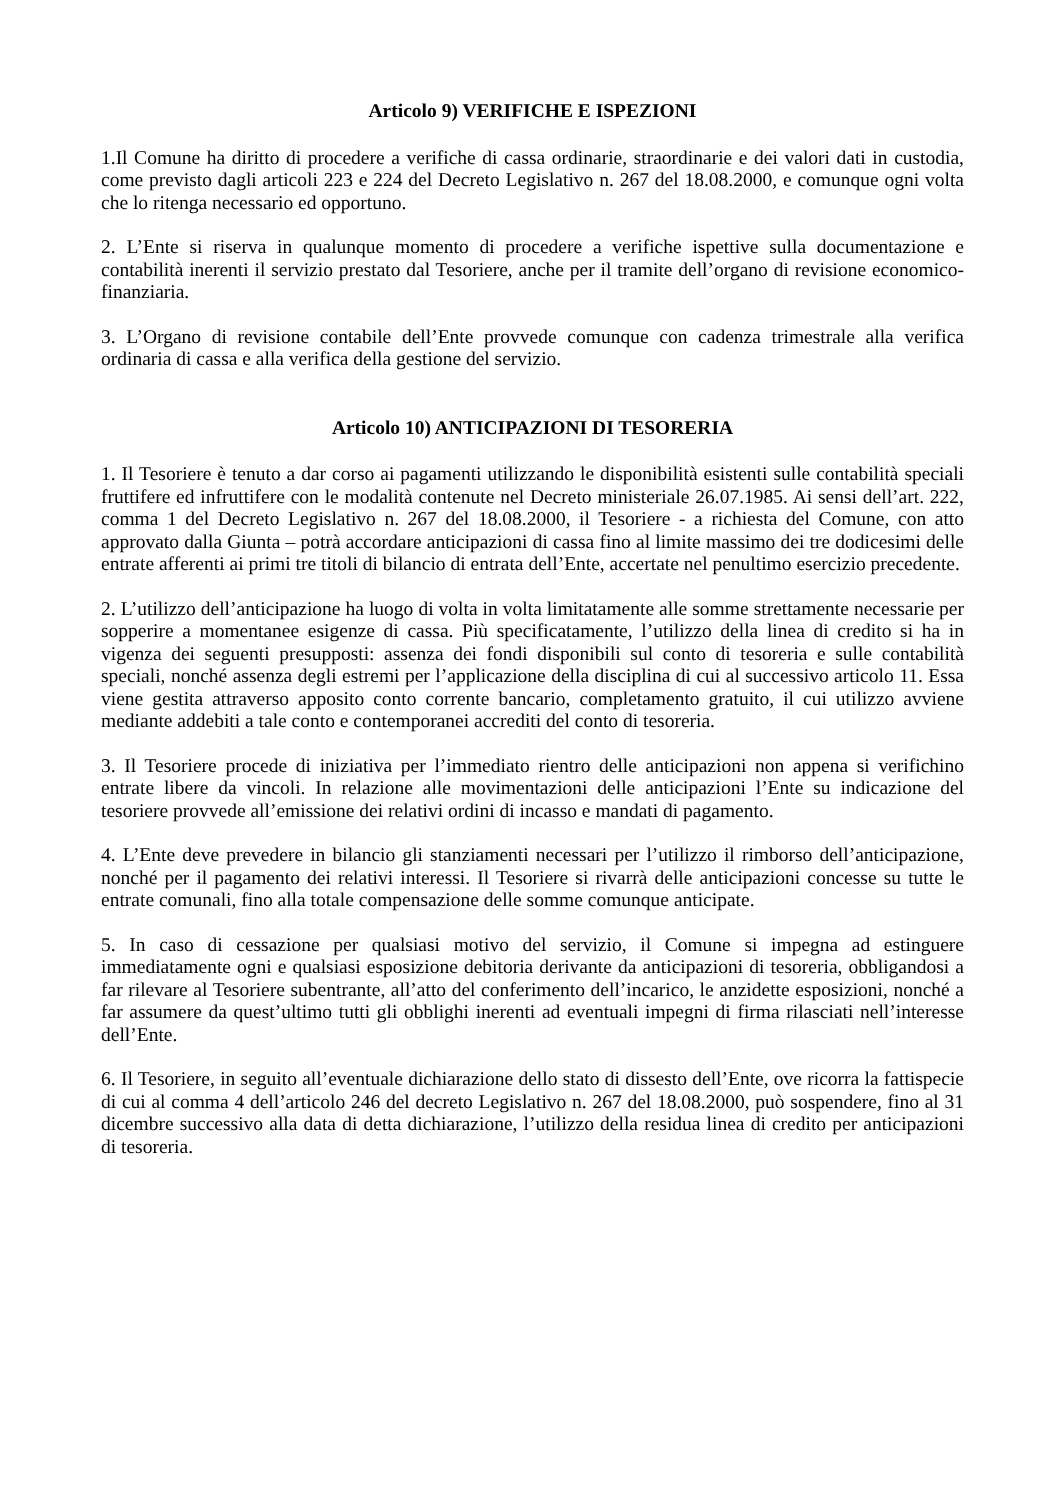Articolo 9) VERIFICHE E ISPEZIONI
1.Il Comune ha diritto di procedere a verifiche di cassa ordinarie, straordinarie e dei valori dati in custodia, come previsto dagli articoli 223 e 224 del Decreto Legislativo n. 267 del 18.08.2000, e comunque ogni volta che lo ritenga necessario ed opportuno.
2. L’Ente si riserva in qualunque momento di procedere a verifiche ispettive sulla documentazione e contabilità inerenti il servizio prestato dal Tesoriere, anche per il tramite dell’organo di revisione economico-finanziaria.
3. L’Organo di revisione contabile dell’Ente provvede comunque con cadenza trimestrale alla verifica ordinaria di cassa e alla verifica della gestione del servizio.
Articolo 10) ANTICIPAZIONI DI TESORERIA
1. Il Tesoriere è tenuto a dar corso ai pagamenti utilizzando le disponibilità esistenti sulle contabilità speciali fruttifere ed infruttifere con le modalità contenute nel Decreto ministeriale 26.07.1985. Ai sensi dell’art. 222, comma 1 del Decreto Legislativo n. 267 del 18.08.2000, il Tesoriere - a richiesta del Comune, con atto approvato dalla Giunta – potrà accordare anticipazioni di cassa fino al limite massimo dei tre dodicesimi delle entrate afferenti ai primi tre titoli di bilancio di entrata dell’Ente, accertate nel penultimo esercizio precedente.
2. L’utilizzo dell’anticipazione ha luogo di volta in volta limitatamente alle somme strettamente necessarie per sopperire a momentanee esigenze di cassa. Più specificatamente, l’utilizzo della linea di credito si ha in vigenza dei seguenti presupposti: assenza dei fondi disponibili sul conto di tesoreria e sulle contabilità speciali, nonché assenza degli estremi per l’applicazione della disciplina di cui al successivo articolo 11. Essa viene gestita attraverso apposito conto corrente bancario, completamento gratuito, il cui utilizzo avviene mediante addebiti a tale conto e contemporanei accrediti del conto di tesoreria.
3. Il Tesoriere procede di iniziativa per l’immediato rientro delle anticipazioni non appena si verifichino entrate libere da vincoli. In relazione alle movimentazioni delle anticipazioni l’Ente su indicazione del tesoriere provvede all’emissione dei relativi ordini di incasso e mandati di pagamento.
4. L’Ente deve prevedere in bilancio gli stanziamenti necessari per l’utilizzo il rimborso dell’anticipazione, nonché per il pagamento dei relativi interessi. Il Tesoriere si rivarrà delle anticipazioni concesse su tutte le entrate comunali, fino alla totale compensazione delle somme comunque anticipate.
5. In caso di cessazione per qualsiasi motivo del servizio, il Comune si impegna ad estinguere immediatamente ogni e qualsiasi esposizione debitoria derivante da anticipazioni di tesoreria, obbligandosi a far rilevare al Tesoriere subentrante, all’atto del conferimento dell’incarico, le anzidette esposizioni, nonché a far assumere da quest’ultimo tutti gli obblighi inerenti ad eventuali impegni di firma rilasciati nell’interesse dell’Ente.
6. Il Tesoriere, in seguito all’eventuale dichiarazione dello stato di dissesto dell’Ente, ove ricorra la fattispecie di cui al comma 4 dell’articolo 246 del decreto Legislativo n. 267 del 18.08.2000, può sospendere, fino al 31 dicembre successivo alla data di detta dichiarazione, l’utilizzo della residua linea di credito per anticipazioni di tesoreria.